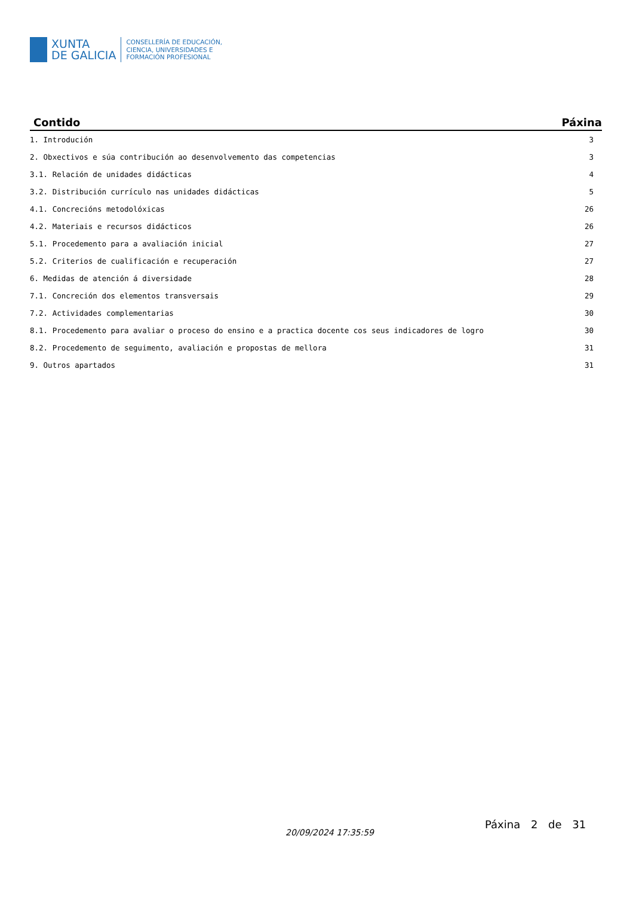XUNTA
DE GALICIA
CONSELLERÍA DE EDUCACIÓN,
CIENCIA, UNIVERSIDADES E
FORMACIÓN PROFESIONAL
| Contido | Páxina |
| --- | --- |
| 1. Introdución | 3 |
| 2. Obxectivos e súa contribución ao desenvolvemento das competencias | 3 |
| 3.1. Relación de unidades didácticas | 4 |
| 3.2. Distribución currículo nas unidades didácticas | 5 |
| 4.1. Concrecións metodolóxicas | 26 |
| 4.2. Materiais e recursos didácticos | 26 |
| 5.1. Procedemento para a avaliación inicial | 27 |
| 5.2. Criterios de cualificación e recuperación | 27 |
| 6. Medidas de atención á diversidade | 28 |
| 7.1. Concreción dos elementos transversais | 29 |
| 7.2. Actividades complementarias | 30 |
| 8.1. Procedemento para avaliar o proceso do ensino e a practica docente cos seus indicadores de logro | 30 |
| 8.2. Procedemento de seguimento, avaliación e propostas de mellora | 31 |
| 9. Outros apartados | 31 |
20/09/2024 17:35:59
Páxina 2 de 31